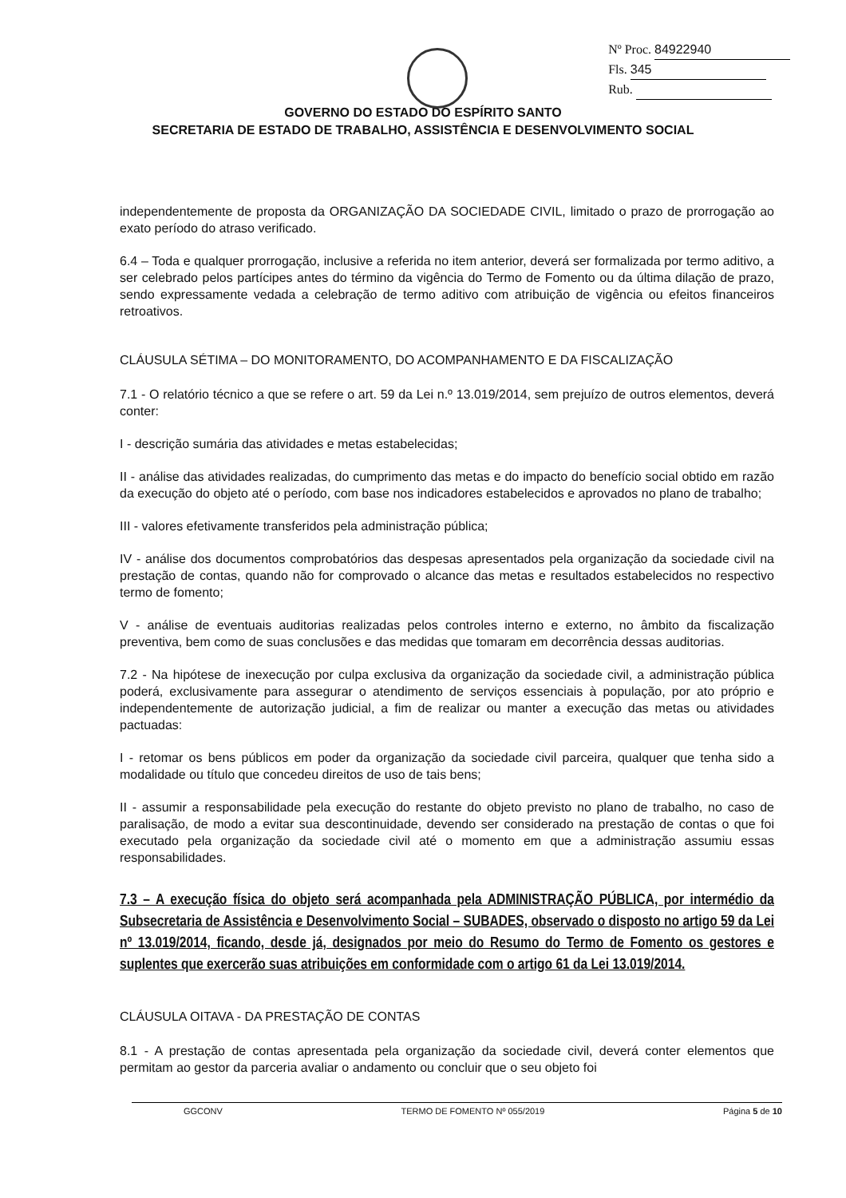Nº Proc. 84922940
Fls. 345
Rub.
GOVERNO DO ESTADO DO ESPÍRITO SANTO
SECRETARIA DE ESTADO DE TRABALHO, ASSISTÊNCIA E DESENVOLVIMENTO SOCIAL
independentemente de proposta da ORGANIZAÇÃO DA SOCIEDADE CIVIL, limitado o prazo de prorrogação ao exato período do atraso verificado.
6.4 – Toda e qualquer prorrogação, inclusive a referida no item anterior, deverá ser formalizada por termo aditivo, a ser celebrado pelos partícipes antes do término da vigência do Termo de Fomento ou da última dilação de prazo, sendo expressamente vedada a celebração de termo aditivo com atribuição de vigência ou efeitos financeiros retroativos.
CLÁUSULA SÉTIMA – DO MONITORAMENTO, DO ACOMPANHAMENTO E DA FISCALIZAÇÃO
7.1 - O relatório técnico a que se refere o art. 59 da Lei n.º 13.019/2014, sem prejuízo de outros elementos, deverá conter:
I - descrição sumária das atividades e metas estabelecidas;
II - análise das atividades realizadas, do cumprimento das metas e do impacto do benefício social obtido em razão da execução do objeto até o período, com base nos indicadores estabelecidos e aprovados no plano de trabalho;
III - valores efetivamente transferidos pela administração pública;
IV - análise dos documentos comprobatórios das despesas apresentados pela organização da sociedade civil na prestação de contas, quando não for comprovado o alcance das metas e resultados estabelecidos no respectivo termo de fomento;
V - análise de eventuais auditorias realizadas pelos controles interno e externo, no âmbito da fiscalização preventiva, bem como de suas conclusões e das medidas que tomaram em decorrência dessas auditorias.
7.2 - Na hipótese de inexecução por culpa exclusiva da organização da sociedade civil, a administração pública poderá, exclusivamente para assegurar o atendimento de serviços essenciais à população, por ato próprio e independentemente de autorização judicial, a fim de realizar ou manter a execução das metas ou atividades pactuadas:
I - retomar os bens públicos em poder da organização da sociedade civil parceira, qualquer que tenha sido a modalidade ou título que concedeu direitos de uso de tais bens;
II - assumir a responsabilidade pela execução do restante do objeto previsto no plano de trabalho, no caso de paralisação, de modo a evitar sua descontinuidade, devendo ser considerado na prestação de contas o que foi executado pela organização da sociedade civil até o momento em que a administração assumiu essas responsabilidades.
7.3 – A execução física do objeto será acompanhada pela ADMINISTRAÇÃO PÚBLICA, por intermédio da Subsecretaria de Assistência e Desenvolvimento Social – SUBADES, observado o disposto no artigo 59 da Lei nº 13.019/2014, ficando, desde já, designados por meio do Resumo do Termo de Fomento os gestores e suplentes que exercerão suas atribuições em conformidade com o artigo 61 da Lei 13.019/2014.
CLÁUSULA OITAVA - DA PRESTAÇÃO DE CONTAS
8.1 - A prestação de contas apresentada pela organização da sociedade civil, deverá conter elementos que permitam ao gestor da parceria avaliar o andamento ou concluir que o seu objeto foi
GGCONV TERMO DE FOMENTO Nº 055/2019 Página 5 de 10